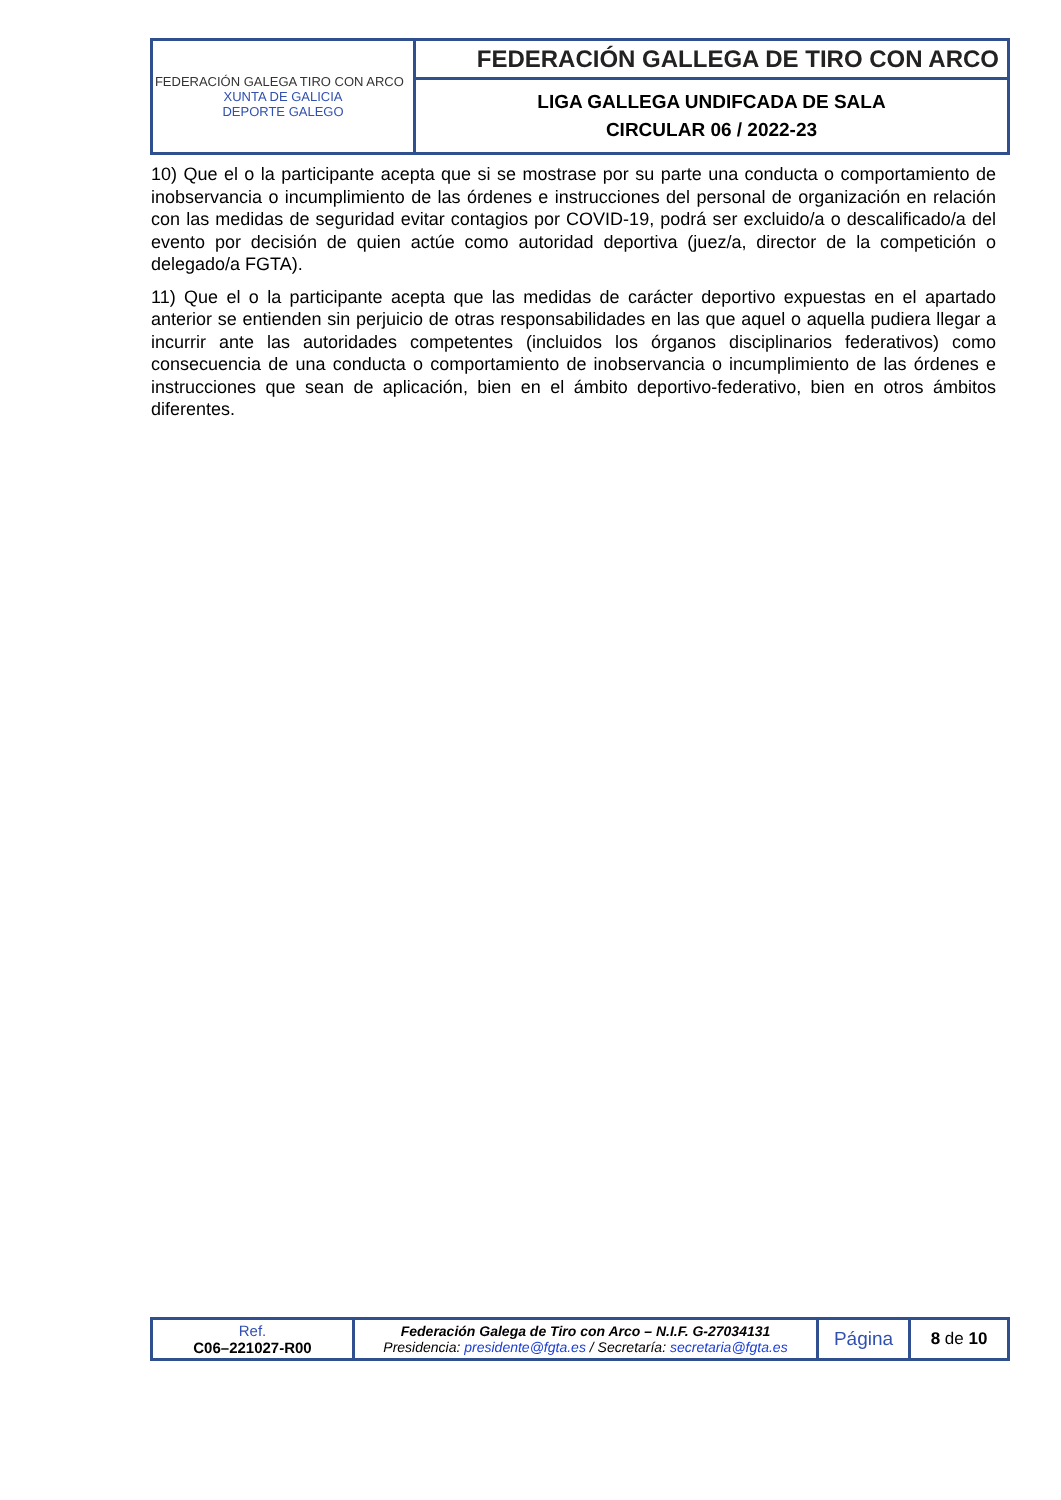| FEDERACIÓN GALEGA TIRO CON ARCO XUNTA DE GALICIA DEPORTE GALEGO | FEDERACIÓN GALLEGA DE TIRO CON ARCO |
| | LIGA GALLEGA UNDIFCADA DE SALA CIRCULAR 06 / 2022-23 |
10) Que el o la participante acepta que si se mostrase por su parte una conducta o comportamiento de inobservancia o incumplimiento de las órdenes e instrucciones del personal de organización en relación con las medidas de seguridad evitar contagios por COVID-19, podrá ser excluido/a o descalificado/a del evento por decisión de quien actúe como autoridad deportiva (juez/a, director de la competición o delegado/a FGTA).
11) Que el o la participante acepta que las medidas de carácter deportivo expuestas en el apartado anterior se entienden sin perjuicio de otras responsabilidades en las que aquel o aquella pudiera llegar a incurrir ante las autoridades competentes (incluidos los órganos disciplinarios federativos) como consecuencia de una conducta o comportamiento de inobservancia o incumplimiento de las órdenes e instrucciones que sean de aplicación, bien en el ámbito deportivo-federativo, bien en otros ámbitos diferentes.
| Ref. C06–221027-R00 | Federación Galega de Tiro con Arco – N.I.F. G-27034131 Presidencia: presidente@fgta.es / Secretaría: secretaria@fgta.es | Página | 8 de 10 |